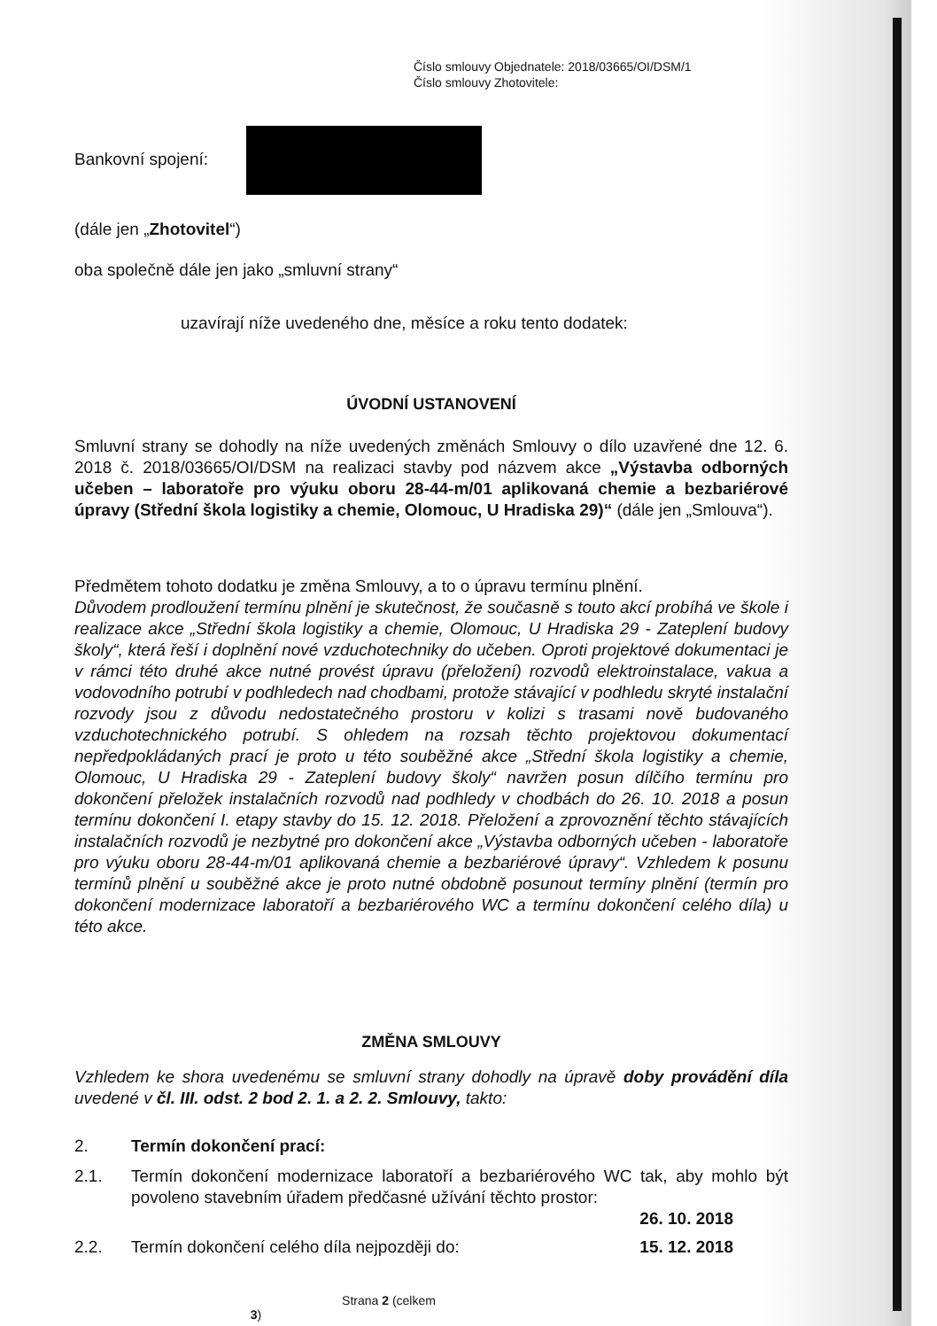Číslo smlouvy Objednatele: 2018/03665/OI/DSM/1
Číslo smlouvy Zhotovitele:
Bankovní spojení:
(dále jen „Zhotovitel“)
oba společně dále jen jako „smluvní strany“
uzavírají níže uvedeného dne, měsíce a roku tento dodatek:
ÚVODNÍ USTANOVENÍ
Smluvní strany se dohodly na níže uvedených změnách Smlouvy o dílo uzavřené dne 12. 6. 2018 č. 2018/03665/OI/DSM na realizaci stavby pod názvem akce „Výstavba odborných učeben – laboratoře pro výuku oboru 28-44-m/01 aplikovaná chemie a bezbariérové úpravy (Střední škola logistiky a chemie, Olomouc, U Hradiska 29)“ (dále jen „Smlouva“).
Předmětem tohoto dodatku je změna Smlouvy, a to o úpravu termínu plnění.
Důvodem prodloužení termínu plnění je skutečnost, že současně s touto akcí probíhá ve škole i realizace akce „Střední škola logistiky a chemie, Olomouc, U Hradiska 29 - Zateplení budovy školy“, která řeší i doplnění nové vzduchotechniky do učeben. Oproti projektové dokumentaci je v rámci této druhé akce nutné provést úpravu (přeložení) rozvodů elektroinstalace, vakua a vodovodního potrubí v podhledech nad chodbami, protože stávající v podhledu skryté instalační rozvody jsou z důvodu nedostatečného prostoru v kolizi s trasami nově budovaného vzduchotechnického potrubí. S ohledem na rozsah těchto projektovou dokumentací nepředpokládaných prací je proto u této souběžné akce „Střední škola logistiky a chemie, Olomouc, U Hradiska 29 - Zateplení budovy školy“ navržen posun dílčího termínu pro dokončení přeložek instalačních rozvodů nad podhledy v chodbách do 26. 10. 2018 a posun termínu dokončení I. etapy stavby do 15. 12. 2018. Přeložení a zprovoznění těchto stávajících instalačních rozvodů je nezbytné pro dokončení akce „Výstavba odborných učeben - laboratoře pro výuku oboru 28-44-m/01 aplikovaná chemie a bezbariérové úpravy“. Vzhledem k posunu termínů plnění u souběžné akce je proto nutné obdobně posunout termíny plnění (termín pro dokončení modernizace laboratoří a bezbariérového WC a termínu dokončení celého díla) u této akce.
ZMĚNA SMLOUVY
Vzhledem ke shora uvedenému se smluvní strany dohodly na úpravě doby provádění díla uvedené v čl. III. odst. 2 bod 2. 1. a 2. 2. Smlouvy, takto:
2. Termín dokončení prací:
2.1.
Termín dokončení modernizace laboratoří a bezbariérového WC tak, aby mohlo být povoleno stavebním úřadem předčasné užívání těchto prostor:
26. 10. 2018
2.2. Termín dokončení celého díla nejpozději do: 15. 12. 2018
Strana 2 (celkem 3)